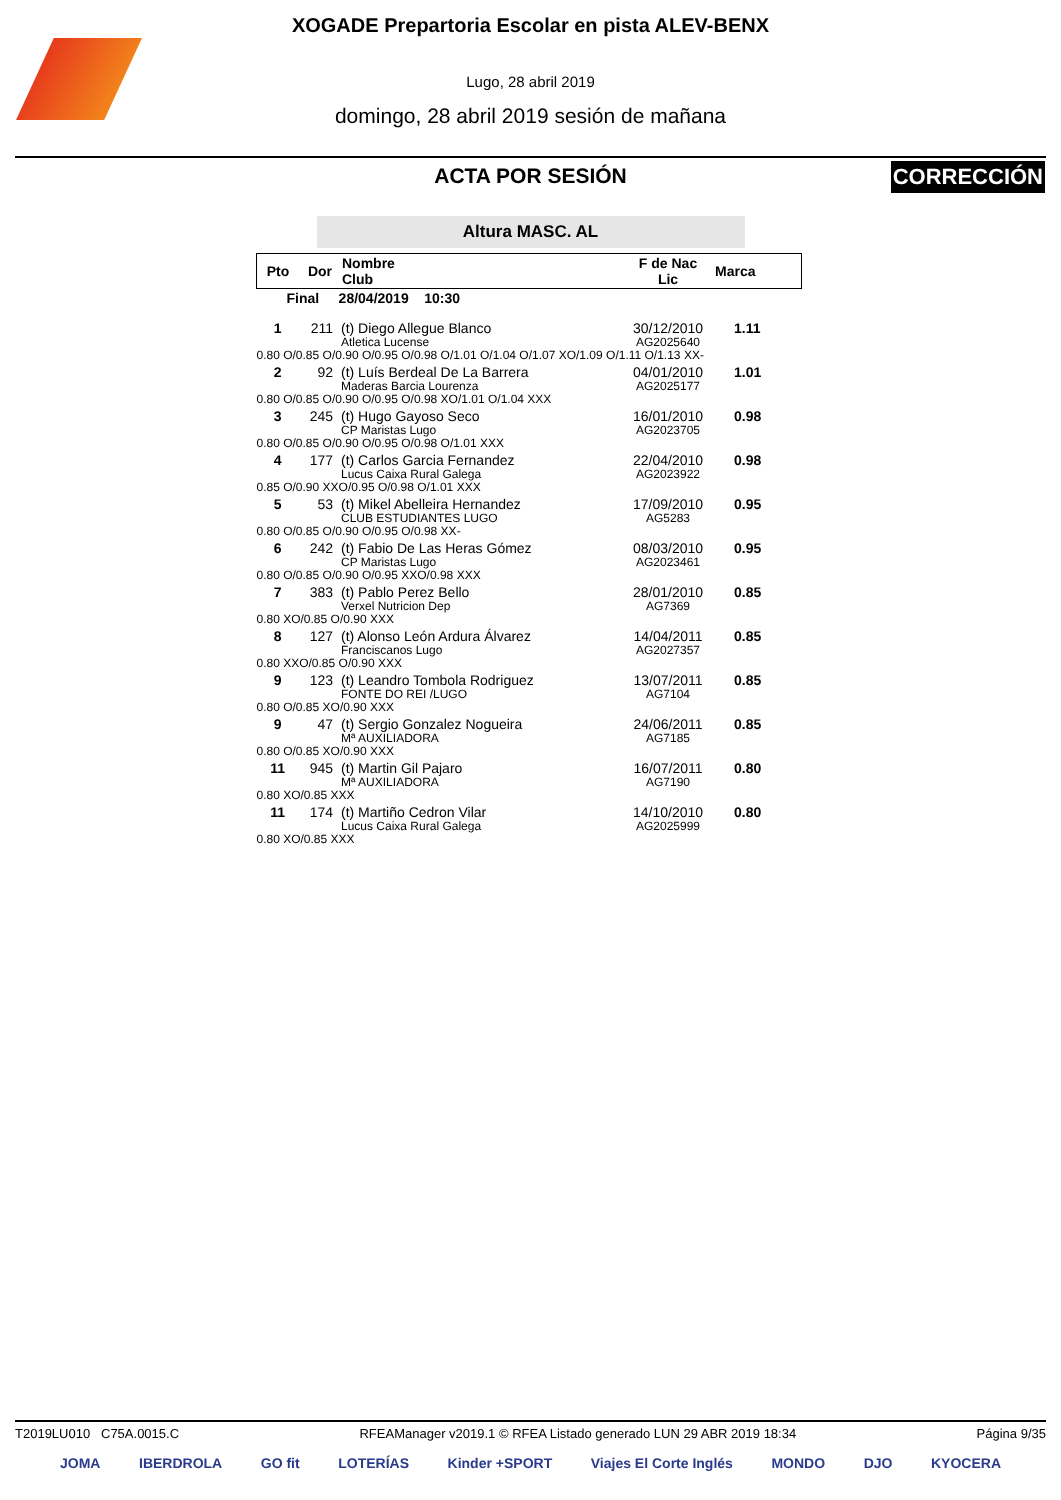XOGADE Prepartoria Escolar en pista ALEV-BENX
Lugo, 28 abril 2019
domingo, 28 abril 2019 sesión de mañana
ACTA POR SESIÓN
CORRECCIÓN
Altura MASC. AL
| Pto | Dor | Nombre Club | F de Nac Lic | Marca |
| --- | --- | --- | --- | --- |
| Final 28/04/2019 10:30 | | | | |
| 1 | 211 | (t) Diego Allegue Blanco Atletica Lucense | 30/12/2010 AG2025640 | 1.11 |
| 0.80 O/0.85 O/0.90 O/0.95 O/0.98 O/1.01 O/1.04 O/1.07 XO/1.09 O/1.11 O/1.13 XX- | | | | |
| 2 | 92 | (t) Luís Berdeal De La Barrera Maderas Barcia Lourenza | 04/01/2010 AG2025177 | 1.01 |
| 0.80 O/0.85 O/0.90 O/0.95 O/0.98 XO/1.01 O/1.04 XXX | | | | |
| 3 | 245 | (t) Hugo Gayoso Seco CP Maristas Lugo | 16/01/2010 AG2023705 | 0.98 |
| 0.80 O/0.85 O/0.90 O/0.95 O/0.98 O/1.01 XXX | | | | |
| 4 | 177 | (t) Carlos Garcia Fernandez Lucus Caixa Rural Galega | 22/04/2010 AG2023922 | 0.98 |
| 0.85 O/0.90 XXO/0.95 O/0.98 O/1.01 XXX | | | | |
| 5 | 53 | (t) Mikel Abelleira Hernandez CLUB ESTUDIANTES LUGO | 17/09/2010 AG5283 | 0.95 |
| 0.80 O/0.85 O/0.90 O/0.95 O/0.98 XX- | | | | |
| 6 | 242 | (t) Fabio De Las Heras Gómez CP Maristas Lugo | 08/03/2010 AG2023461 | 0.95 |
| 0.80 O/0.85 O/0.90 O/0.95 XXO/0.98 XXX | | | | |
| 7 | 383 | (t) Pablo Perez Bello Verxel Nutricion Dep | 28/01/2010 AG7369 | 0.85 |
| 0.80 XO/0.85 O/0.90 XXX | | | | |
| 8 | 127 | (t) Alonso León Ardura Álvarez Franciscanos Lugo | 14/04/2011 AG2027357 | 0.85 |
| 0.80 XXO/0.85 O/0.90 XXX | | | | |
| 9 | 123 | (t) Leandro Tombola Rodriguez FONTE DO REI /LUGO | 13/07/2011 AG7104 | 0.85 |
| 0.80 O/0.85 XO/0.90 XXX | | | | |
| 9 | 47 | (t) Sergio Gonzalez Nogueira Mª AUXILIADORA | 24/06/2011 AG7185 | 0.85 |
| 0.80 O/0.85 XO/0.90 XXX | | | | |
| 11 | 945 | (t) Martin Gil Pajaro Mª AUXILIADORA | 16/07/2011 AG7190 | 0.80 |
| 0.80 XO/0.85 XXX | | | | |
| 11 | 174 | (t) Martiño Cedron Vilar Lucus Caixa Rural Galega | 14/10/2010 AG2025999 | 0.80 |
| 0.80 XO/0.85 XXX | | | | |
T2019LU010 C75A.0015.C RFEAManager v2019.1 © RFEA Listado generado LUN 29 ABR 2019 18:34 Página 9/35
JOMA IBERDROLA GO fit LOTERÍAS Kinder +SPORT Viajes El Corte Inglés MONDO DJO KYOCERA